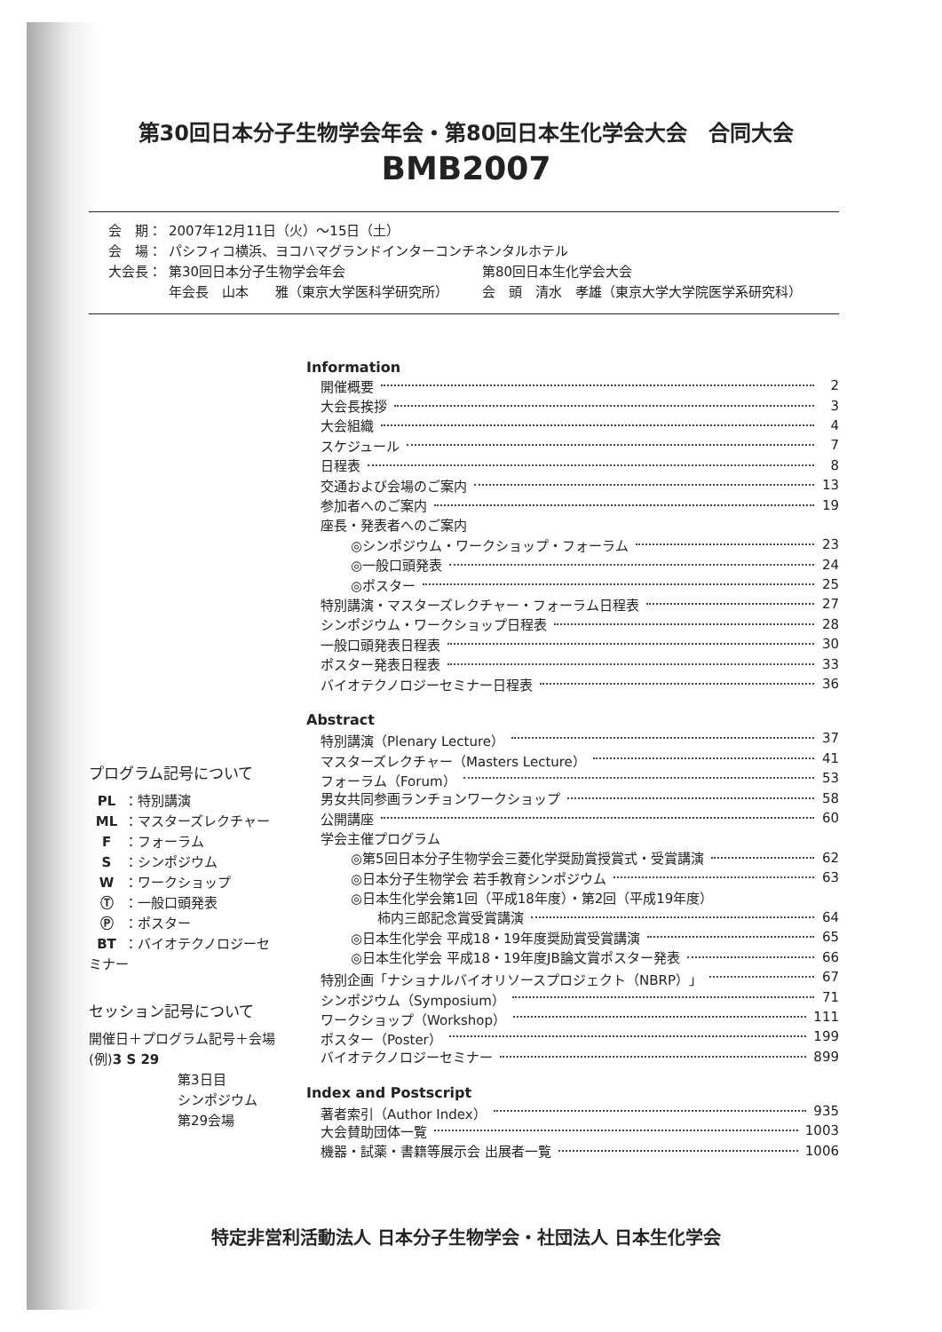第30回日本分子生物学会年会・第80回日本生化学会大会　合同大会
BMB2007
| 会 期： | 2007年12月11日（火）～15日（土） | |
| 会 場： | パシフィコ横浜、ヨコハマグランドインターコンチネンタルホテル | |
| 大会長： | 第30回日本分子生物学会年会 | 第80回日本生化学会大会 |
| | 年会長 山本 雅（東京大学医科学研究所） | 会 頭 清水 孝雄（東京大学大学院医学系研究科） |
Information
開催概要 2
大会長挨拶 3
大会組織 4
スケジュール 7
日程表 8
交通および会場のご案内 13
参加者へのご案内 19
座長・発表者へのご案内
◎シンポジウム・ワークショップ・フォーラム 23
◎一般口頭発表 24
◎ポスター 25
特別講演・マスターズレクチャー・フォーラム日程表 27
シンポジウム・ワークショップ日程表 28
一般口頭発表日程表 30
ポスター発表日程表 33
バイオテクノロジーセミナー日程表 36
Abstract
特別講演（Plenary Lecture） 37
マスターズレクチャー（Masters Lecture） 41
フォーラム（Forum） 53
男女共同参画ランチョンワークショップ 58
公開講座 60
学会主催プログラム
◎第5回日本分子生物学会三菱化学奨励賞授賞式・受賞講演 62
◎日本分子生物学会 若手教育シンポジウム 63
◎日本生化学会第1回（平成18年度）・第2回（平成19年度）
柿内三郎記念賞受賞講演 64
◎日本生化学会 平成18・19年度奨励賞受賞講演 65
◎日本生化学会 平成18・19年度JB論文賞ポスター発表 66
特別企画「ナショナルバイオリソースプロジェクト（NBRP）」 67
シンポジウム（Symposium） 71
ワークショップ（Workshop） 111
ポスター（Poster） 199
バイオテクノロジーセミナー 899
Index and Postscript
著者索引（Author Index） 935
大会賛助団体一覧 1003
機器・試薬・書籍等展示会 出展者一覧 1006
プログラム記号について
PL ：特別講演
ML ：マスターズレクチャー
F ：フォーラム
S ：シンポジウム
W ：ワークショップ
Ⓣ ：一般口頭発表
Ⓟ ：ポスター
BT ：バイオテクノロジーセミナー
セッション記号について
開催日＋プログラム記号＋会場
(例)3 S 29
第3日目
シンポジウム
第29会場
特定非営利活動法人 日本分子生物学会・社団法人 日本生化学会